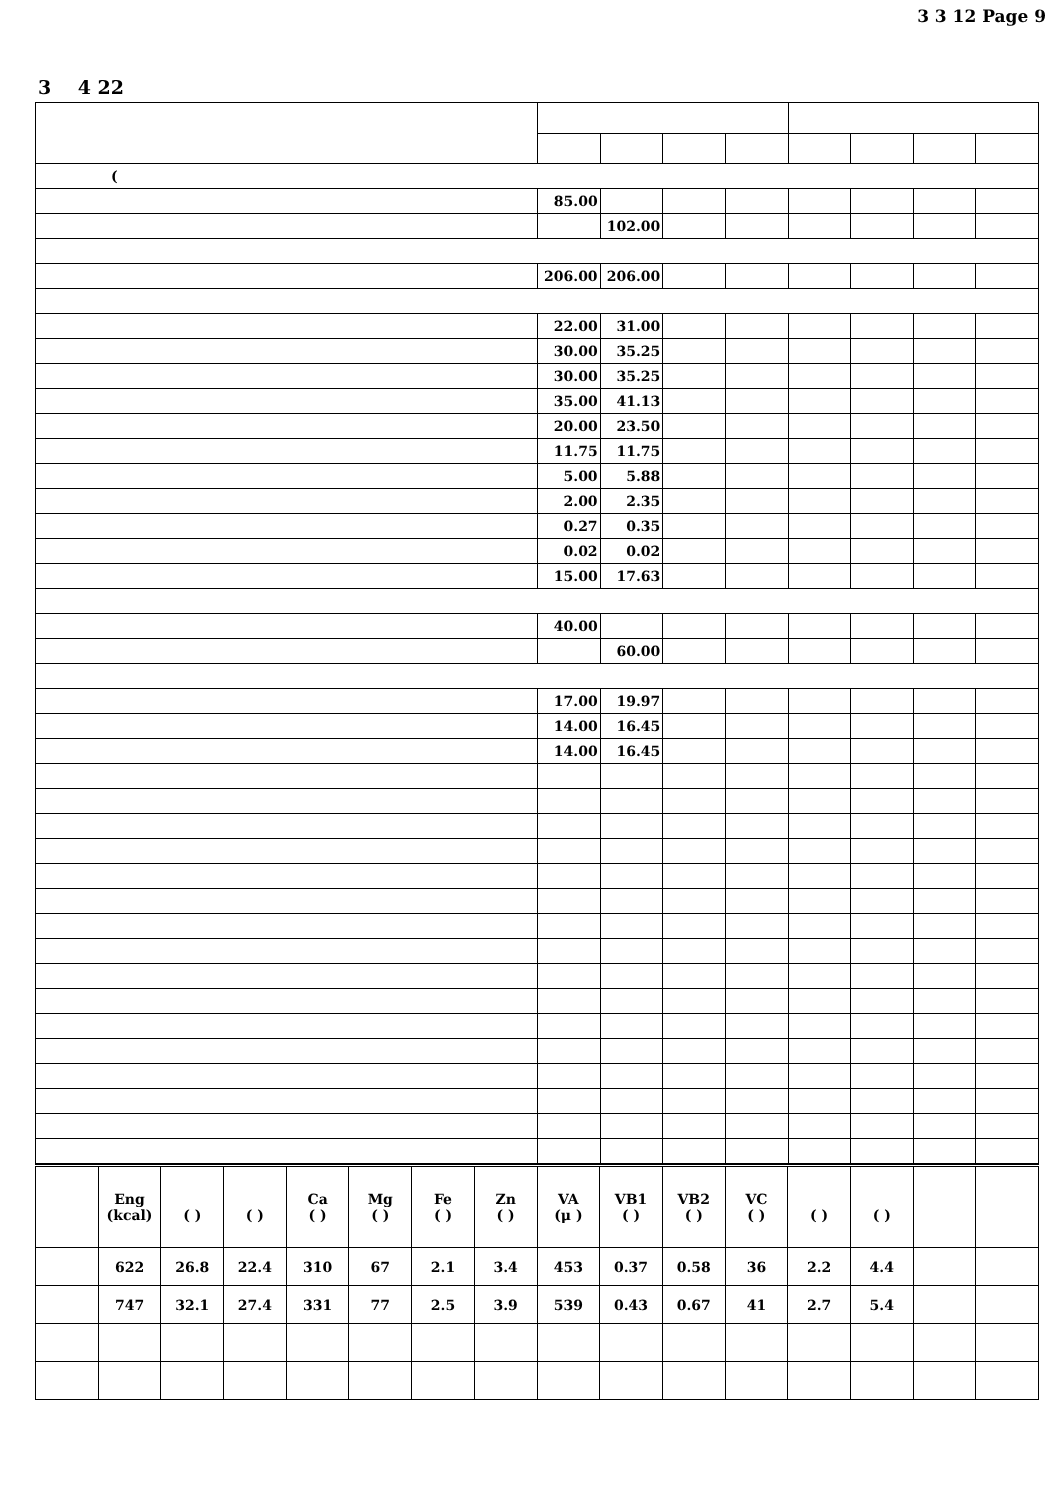3 3 12 Page 9
3 4 22
| ( | | | | | | | | |
| | 85.00 | | | | | | | |
| | | 102.00 | | | | | | |
| | 206.00 | 206.00 | | | | | | |
| | 22.00 | 31.00 | | | | | | |
| | 30.00 | 35.25 | | | | | | |
| | 30.00 | 35.25 | | | | | | |
| | 35.00 | 41.13 | | | | | | |
| | 20.00 | 23.50 | | | | | | |
| | 11.75 | 11.75 | | | | | | |
| | 5.00 | 5.88 | | | | | | |
| | 2.00 | 2.35 | | | | | | |
| | 0.27 | 0.35 | | | | | | |
| | 0.02 | 0.02 | | | | | | |
| | 15.00 | 17.63 | | | | | | |
| | 40.00 | | | | | | | |
| | | 60.00 | | | | | | |
| | 17.00 | 19.97 | | | | | | |
| | 14.00 | 16.45 | | | | | | |
| | 14.00 | 16.45 | | | | | | |
| | Eng (kcal) | ( ) | ( ) | Ca ( ) | Mg ( ) | Fe ( ) | Zn ( ) | VA (μ ) | VB1 ( ) | VB2 ( ) | VC ( ) | ( ) | ( ) | | |
| | 622 | 26.8 | 22.4 | 310 | 67 | 2.1 | 3.4 | 453 | 0.37 | 0.58 | 36 | 2.2 | 4.4 | | |
| | 747 | 32.1 | 27.4 | 331 | 77 | 2.5 | 3.9 | 539 | 0.43 | 0.67 | 41 | 2.7 | 5.4 | | |